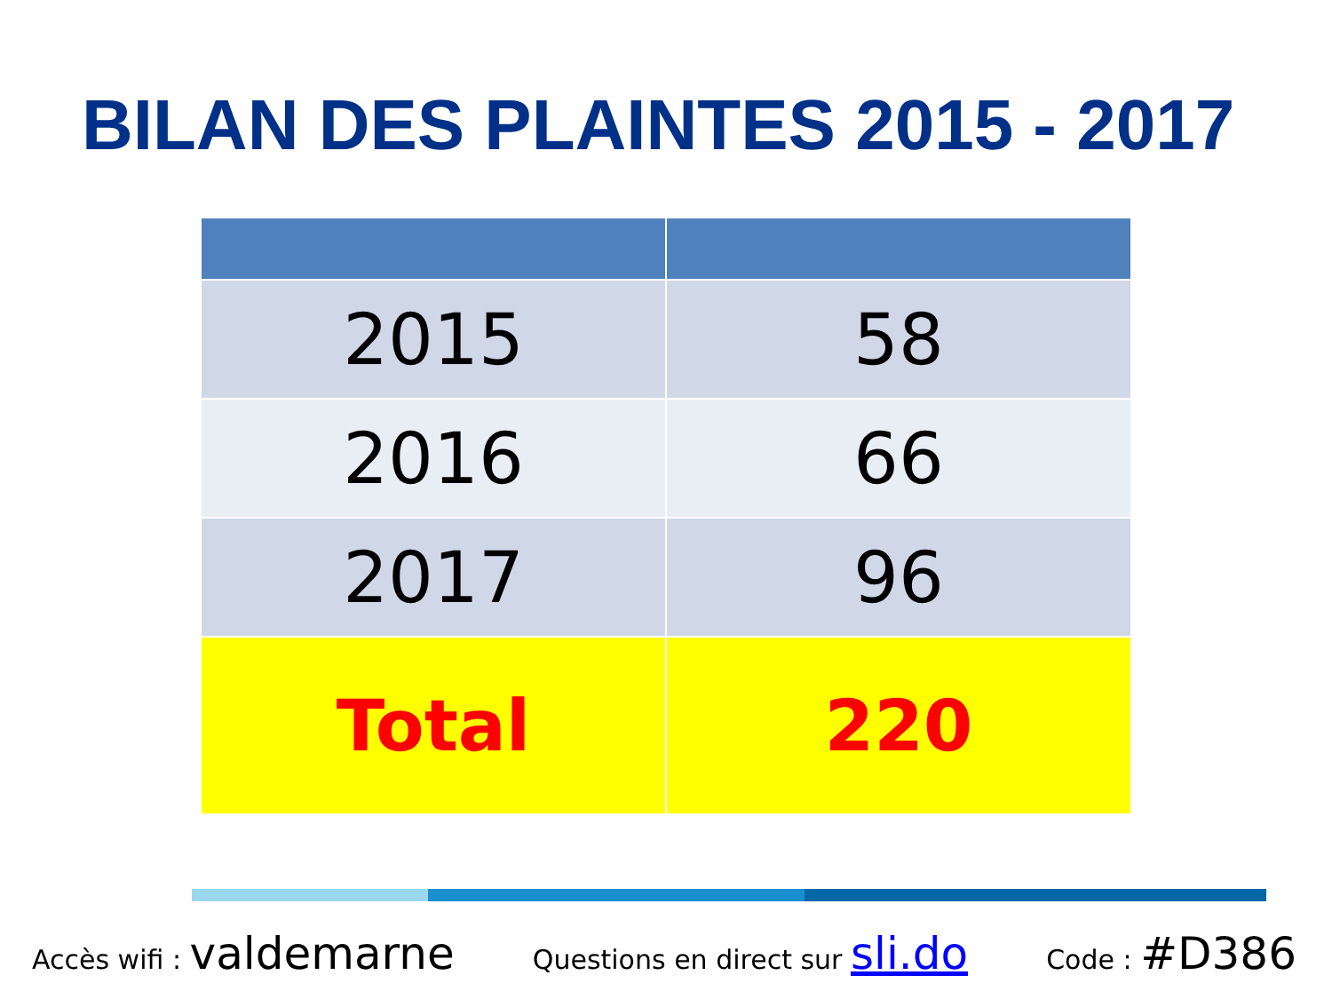BILAN DES PLAINTES 2015 - 2017
| 2015 | 58 |
| 2016 | 66 |
| 2017 | 96 |
| Total | 220 |
Accès wifi : valdemarne Questions en direct sur sli.do Code : #D386